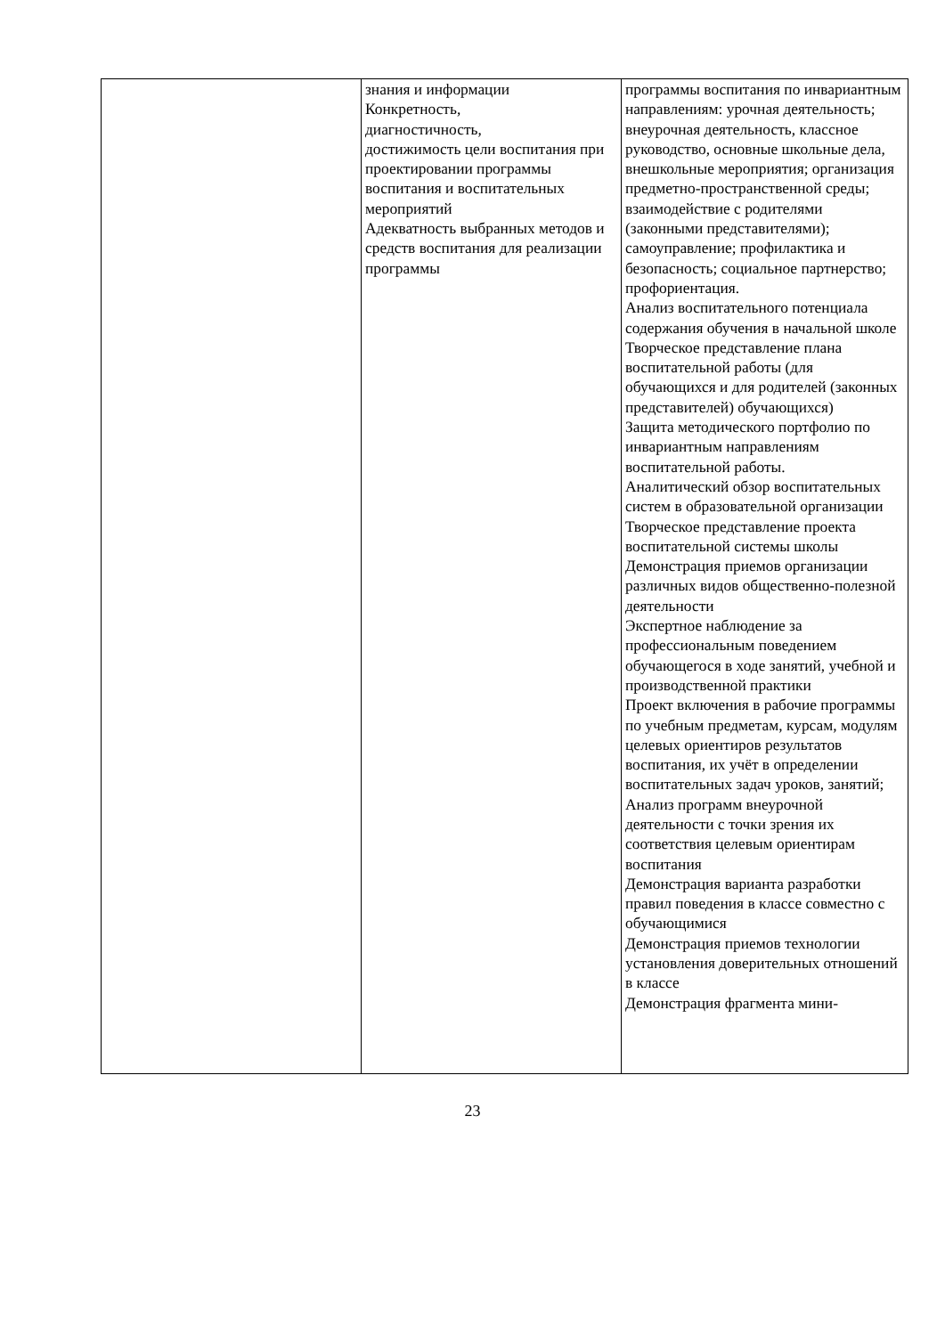| | знания и информации Конкретность, диагностичность, достижимость цели воспитания при проектировании программы воспитания и воспитательных мероприятий Адекватность выбранных методов и средств воспитания для реализации программы | программы воспитания по инвариантным направлениям: урочная деятельность; внеурочная деятельность, классное руководство, основные школьные дела, внешкольные мероприятия; организация предметно-пространственной среды; взаимодействие с родителями (законными представителями); самоуправление; профилактика и безопасность; социальное партнерство; профориентация. Анализ воспитательного потенциала содержания обучения в начальной школе Творческое представление плана воспитательной работы (для обучающихся и для родителей (законных представителей) обучающихся) Защита методического портфолио по инвариантным направлениям воспитательной работы. Аналитический обзор воспитательных систем в образовательной организации Творческое представление проекта воспитательной системы школы Демонстрация приемов организации различных видов общественно-полезной деятельности Экспертное наблюдение за профессиональным поведением обучающегося в ходе занятий, учебной и производственной практики Проект включения в рабочие программы по учебным предметам, курсам, модулям целевых ориентиров результатов воспитания, их учёт в определении воспитательных задач уроков, занятий; Анализ программ внеурочной деятельности с точки зрения их соответствия целевым ориентирам воспитания Демонстрация варианта разработки правил поведения в классе совместно с обучающимися Демонстрация приемов технологии установления доверительных отношений в классе Демонстрация фрагмента мини- |
23